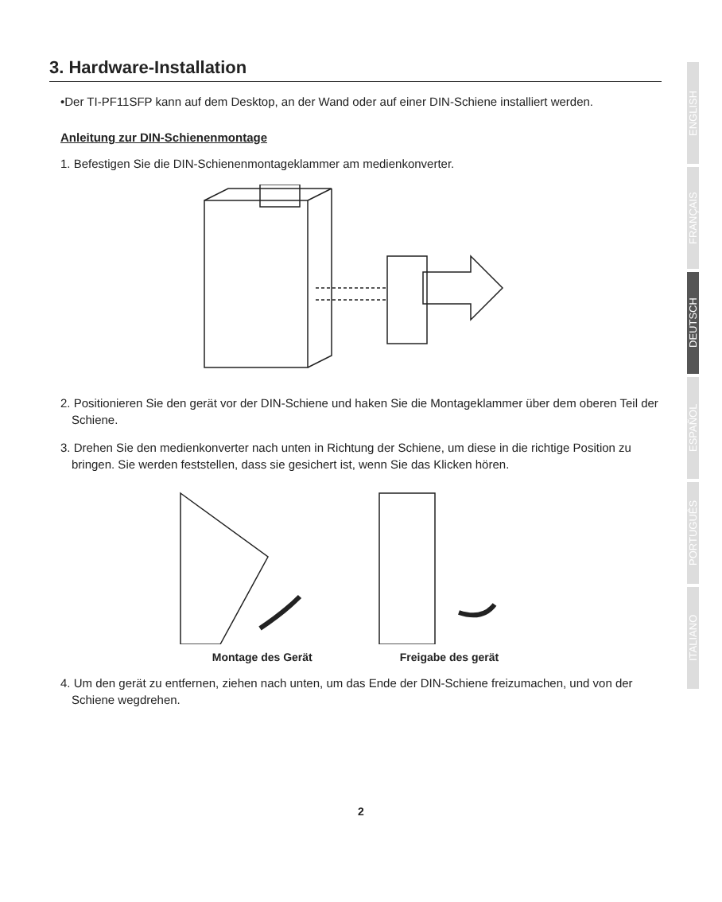3. Hardware-Installation
•Der TI-PF11SFP kann auf dem Desktop, an der Wand oder auf einer DIN-Schiene installiert werden.
Anleitung zur DIN-Schienenmontage
1. Befestigen Sie die DIN-Schienenmontageklammer am medienkonverter.
2. Positionieren Sie den gerät vor der DIN-Schiene und haken Sie die Montageklammer über dem oberen Teil der Schiene.
3. Drehen Sie den medienkonverter nach unten in Richtung der Schiene, um diese in die richtige Position zu bringen. Sie werden feststellen, dass sie gesichert ist, wenn Sie das Klicken hören.
Montage des Gerät Freigabe des gerät
4. Um den gerät zu entfernen, ziehen nach unten, um das Ende der DIN-Schiene freizumachen, und von der Schiene wegdrehen.
ENGLISH
FRANÇAIS
DEUTSCH
ESPAÑOL
PORTUGUÊS
ITALIANO
2